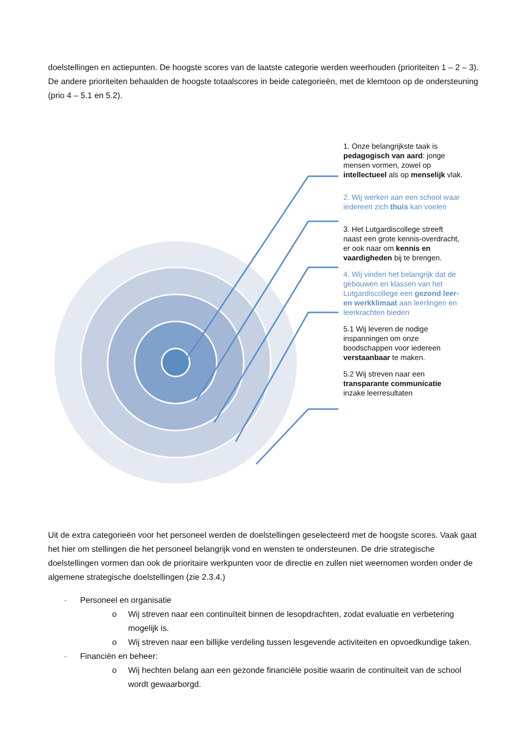doelstellingen en actiepunten. De hoogste scores van de laatste categorie werden weerhouden (prioriteiten 1 – 2 – 3). De andere prioriteiten behaalden de hoogste totaalscores in beide categorieën, met de klemtoon op de ondersteuning (prio 4 – 5.1 en 5.2).
1. Onze belangrijkste taak is pedagogisch van aard: jonge mensen vormen, zowel op intellectueel als op menselijk vlak.
2. Wij werken aan een school waar iedereen zich thuis kan voelen
3. Het Lutgardiscollege streeft naast een grote kennis-overdracht, er ook naar om kennis en vaardigheden bij te brengen.
4. Wij vinden het belangrijk dat de gebouwen en klassen van het Lutgardiscollege een gezond leer- en werkklimaat aan leerlingen en leerkrachten bieden
5.1 Wij leveren de nodige inspanningen om onze boodschappen voor iedereen verstaanbaar te maken.
5.2 Wij streven naar een transparante communicatie inzake leerresultaten
Uit de extra categorieën voor het personeel werden de doelstellingen geselecteerd met de hoogste scores. Vaak gaat het hier om stellingen die het personeel belangrijk vond en wensten te ondersteunen. De drie strategische doelstellingen vormen dan ook de prioritaire werkpunten voor de directie en zullen niet weernomen worden onder de algemene strategische doelstellingen (zie 2.3.4.)
- Personeel en organisatie
o Wij streven naar een continuïteit binnen de lesopdrachten, zodat evaluatie en verbetering mogelijk is.
o Wij streven naar een billijke verdeling tussen lesgevende activiteiten en opvoedkundige taken.
- Financiën en beheer:
o Wij hechten belang aan een gezonde financiële positie waarin de continuïteit van de school wordt gewaarborgd.